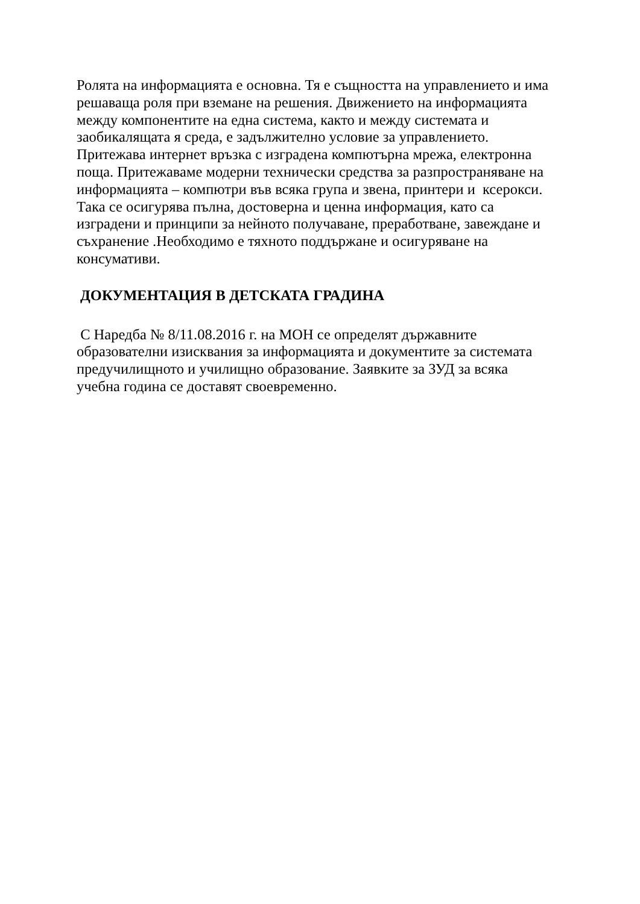Ролята на информацията е основна. Тя е същността на управлението и има
решаваща роля при вземане на решения. Движението на информацията
между компонентите на една система, както и между системата и
заобикалящата я среда, е задължително условие за управлението.
Притежава интернет връзка с изградена компютърна мрежа, електронна
поща. Притежаваме модерни технически средства за разпространяване на
информацията – компютри във всяка група и звена, принтери и ксерокси.
Така се осигурява пълна, достоверна и ценна информация, като са
изградени и принципи за нейното получаване, преработване, завеждане и
съхранение .Необходимо е тяхното поддържане и осигуряване на
консумативи.
ДОКУМЕНТАЦИЯ В ДЕТСКАТА ГРАДИНА
С Наредба № 8/11.08.2016 г. на МОН се определят държавните
образователни изисквания за информацията и документите за системата
предучилищното и училищно образование. Заявките за ЗУД за всяка
учебна година се доставят своевременно.